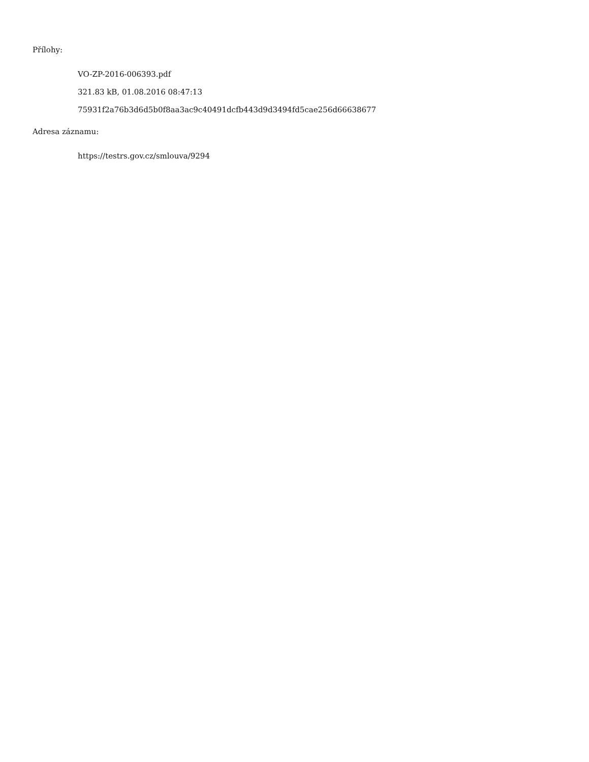Přílohy:
VO-ZP-2016-006393.pdf
321.83 kB, 01.08.2016 08:47:13
75931f2a76b3d6d5b0f8aa3ac9c40491dcfb443d9d3494fd5cae256d66638677
Adresa záznamu:
https://testrs.gov.cz/smlouva/9294